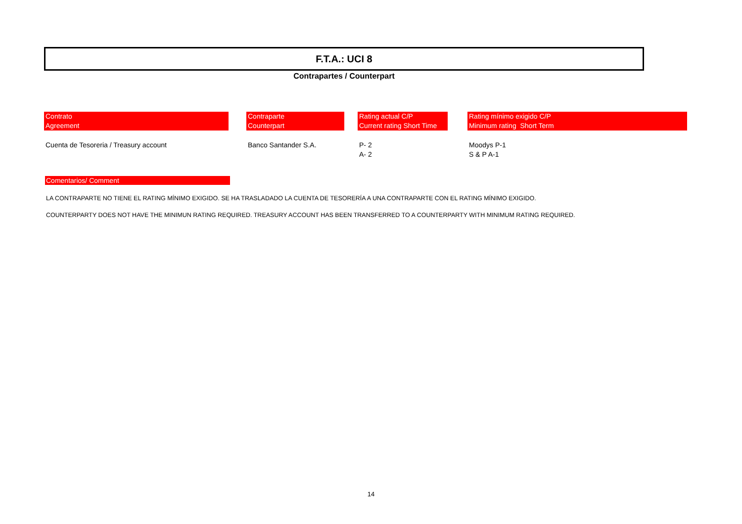F.T.A.: UCI 8
Contrapartes / Counterpart
| Contrato Agreement | | Contraparte Counterpart | | Rating actual C/P Current rating Short Time | | Rating mínimo exigido C/P Minimum rating Short Term |
| --- | --- | --- | --- | --- | --- | --- |
| Cuenta de Tesoreria / Treasury account | | Banco Santander S.A. | | P- 2 A- 2 | | Moodys P-1 S & P A-1 |
Comentarios/ Comment
LA CONTRAPARTE NO TIENE EL RATING MÍNIMO EXIGIDO. SE HA TRASLADADO LA CUENTA DE TESORERÍA A UNA CONTRAPARTE CON EL RATING MÍNIMO EXIGIDO.
COUNTERPARTY DOES NOT HAVE THE MINIMUN RATING REQUIRED. TREASURY ACCOUNT HAS BEEN TRANSFERRED TO A COUNTERPARTY WITH MINIMUM RATING REQUIRED.
14